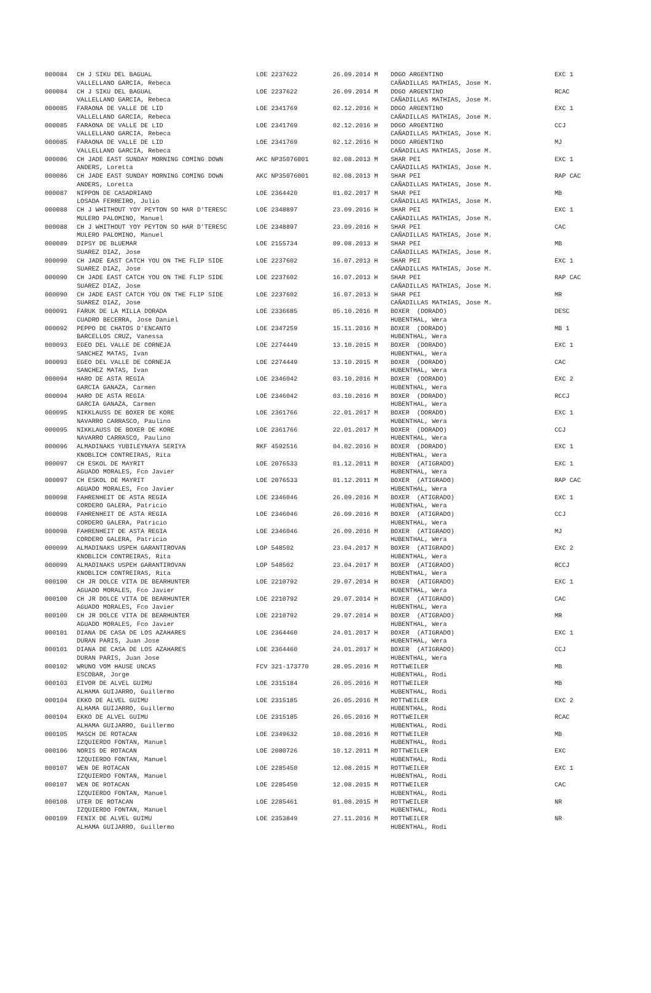| 000084 | CH J SIKU DEL BAGUAL | LOE 2237622 | 26.09.2014 M | DOGO ARGENTINO | EXC 1 |
| | VALLELLANO GARCIA, Rebeca | | | CAÑADILLAS MATHIAS, Jose M. | |
| 000084 | CH J SIKU DEL BAGUAL | LOE 2237622 | 26.09.2014 M | DOGO ARGENTINO | RCAC |
| | VALLELLANO GARCIA, Rebeca | | | CAÑADILLAS MATHIAS, Jose M. | |
| 000085 | FARAONA DE VALLE DE LID | LOE 2341769 | 02.12.2016 H | DOGO ARGENTINO | EXC 1 |
| | VALLELLANO GARCIA, Rebeca | | | CAÑADILLAS MATHIAS, Jose M. | |
| 000085 | FARAONA DE VALLE DE LID | LOE 2341769 | 02.12.2016 H | DOGO ARGENTINO | CCJ |
| | VALLELLANO GARCIA, Rebeca | | | CAÑADILLAS MATHIAS, Jose M. | |
| 000085 | FARAONA DE VALLE DE LID | LOE 2341769 | 02.12.2016 H | DOGO ARGENTINO | MJ |
| | VALLELLANO GARCIA, Rebeca | | | CAÑADILLAS MATHIAS, Jose M. | |
| 000086 | CH JADE EAST SUNDAY MORNING COMING DOWN | AKC NP35076001 | 02.08.2013 M | SHAR PEI | EXC 1 |
| | ANDERS, Loretta | | | CAÑADILLAS MATHIAS, Jose M. | |
| 000086 | CH JADE EAST SUNDAY MORNING COMING DOWN | AKC NP35076001 | 02.08.2013 M | SHAR PEI | RAP CAC |
| | ANDERS, Loretta | | | CAÑADILLAS MATHIAS, Jose M. | |
| 000087 | NIPPON DE CASADRIANO | LOE 2364420 | 01.02.2017 M | SHAR PEI | MB |
| | LOSADA FERREIRO, Julio | | | CAÑADILLAS MATHIAS, Jose M. | |
| 000088 | CH J WHITHOUT YOY PEYTON SO HAR D'TERESC | LOE 2348897 | 23.09.2016 H | SHAR PEI | EXC 1 |
| | MULERO PALOMINO, Manuel | | | CAÑADILLAS MATHIAS, Jose M. | |
| 000088 | CH J WHITHOUT YOY PEYTON SO HAR D'TERESC | LOE 2348897 | 23.09.2016 H | SHAR PEI | CAC |
| | MULERO PALOMINO, Manuel | | | CAÑADILLAS MATHIAS, Jose M. | |
| 000089 | DIPSY DE BLUEMAR | LOE 2155734 | 09.08.2013 H | SHAR PEI | MB |
| | SUAREZ DIAZ, Jose | | | CAÑADILLAS MATHIAS, Jose M. | |
| 000090 | CH JADE EAST CATCH YOU ON THE FLIP SIDE | LOE 2237602 | 16.07.2013 H | SHAR PEI | EXC 1 |
| | SUAREZ DIAZ, Jose | | | CAÑADILLAS MATHIAS, Jose M. | |
| 000090 | CH JADE EAST CATCH YOU ON THE FLIP SIDE | LOE 2237602 | 16.07.2013 H | SHAR PEI | RAP CAC |
| | SUAREZ DIAZ, Jose | | | CAÑADILLAS MATHIAS, Jose M. | |
| 000090 | CH JADE EAST CATCH YOU ON THE FLIP SIDE | LOE 2237602 | 16.07.2013 H | SHAR PEI | MR |
| | SUAREZ DIAZ, Jose | | | CAÑADILLAS MATHIAS, Jose M. | |
| 000091 | FARUK DE LA MILLA DORADA | LOE 2336685 | 05.10.2016 M | BOXER (DORADO) | DESC |
| | CUADRO BECERRA, Jose Daniel | | | HUBENTHAL, Wera | |
| 000092 | PEPPO DE CHATOS D'ENCANTO | LOE 2347259 | 15.11.2016 M | BOXER (DORADO) | MB 1 |
| | BARCELLOS CRUZ, Vanessa | | | HUBENTHAL, Wera | |
| 000093 | EGEO DEL VALLE DE CORNEJA | LOE 2274449 | 13.10.2015 M | BOXER (DORADO) | EXC 1 |
| | SANCHEZ MATAS, Ivan | | | HUBENTHAL, Wera | |
| 000093 | EGEO DEL VALLE DE CORNEJA | LOE 2274449 | 13.10.2015 M | BOXER (DORADO) | CAC |
| | SANCHEZ MATAS, Ivan | | | HUBENTHAL, Wera | |
| 000094 | HARO DE ASTA REGIA | LOE 2346042 | 03.10.2016 M | BOXER (DORADO) | EXC 2 |
| | GARCIA GANAZA, Carmen | | | HUBENTHAL, Wera | |
| 000094 | HARO DE ASTA REGIA | LOE 2346042 | 03.10.2016 M | BOXER (DORADO) | RCCJ |
| | GARCIA GANAZA, Carmen | | | HUBENTHAL, Wera | |
| 000095 | NIKKLAUSS DE BOXER DE KORE | LOE 2361766 | 22.01.2017 M | BOXER (DORADO) | EXC 1 |
| | NAVARRO CARRASCO, Paulino | | | HUBENTHAL, Wera | |
| 000095 | NIKKLAUSS DE BOXER DE KORE | LOE 2361766 | 22.01.2017 M | BOXER (DORADO) | CCJ |
| | NAVARRO CARRASCO, Paulino | | | HUBENTHAL, Wera | |
| 000096 | ALMADINAKS YUBILEYNAYA SERIYA | RKF 4592516 | 04.02.2016 H | BOXER (DORADO) | EXC 1 |
| | KNOBLICH CONTREIRAS, Rita | | | HUBENTHAL, Wera | |
| 000097 | CH ESKOL DE MAYRIT | LOE 2076533 | 01.12.2011 M | BOXER (ATIGRADO) | EXC 1 |
| | AGUADO MORALES, Fco Javier | | | HUBENTHAL, Wera | |
| 000097 | CH ESKOL DE MAYRIT | LOE 2076533 | 01.12.2011 M | BOXER (ATIGRADO) | RAP CAC |
| | AGUADO MORALES, Fco Javier | | | HUBENTHAL, Wera | |
| 000098 | FAHRENHEIT DE ASTA REGIA | LOE 2346046 | 26.09.2016 M | BOXER (ATIGRADO) | EXC 1 |
| | CORDERO GALERA, Patricio | | | HUBENTHAL, Wera | |
| 000098 | FAHRENHEIT DE ASTA REGIA | LOE 2346046 | 26.09.2016 M | BOXER (ATIGRADO) | CCJ |
| | CORDERO GALERA, Patricio | | | HUBENTHAL, Wera | |
| 000098 | FAHRENHEIT DE ASTA REGIA | LOE 2346046 | 26.09.2016 M | BOXER (ATIGRADO) | MJ |
| | CORDERO GALERA, Patricio | | | HUBENTHAL, Wera | |
| 000099 | ALMADINAKS USPEH GARANTIROVAN | LOP 548502 | 23.04.2017 M | BOXER (ATIGRADO) | EXC 2 |
| | KNOBLICH CONTREIRAS, Rita | | | HUBENTHAL, Wera | |
| 000099 | ALMADINAKS USPEH GARANTIROVAN | LOP 548502 | 23.04.2017 M | BOXER (ATIGRADO) | RCCJ |
| | KNOBLICH CONTREIRAS, Rita | | | HUBENTHAL, Wera | |
| 000100 | CH JR DOLCE VITA DE BEARHUNTER | LOE 2210792 | 29.07.2014 H | BOXER (ATIGRADO) | EXC 1 |
| | AGUADO MORALES, Fco Javier | | | HUBENTHAL, Wera | |
| 000100 | CH JR DOLCE VITA DE BEARHUNTER | LOE 2210792 | 29.07.2014 H | BOXER (ATIGRADO) | CAC |
| | AGUADO MORALES, Fco Javier | | | HUBENTHAL, Wera | |
| 000100 | CH JR DOLCE VITA DE BEARHUNTER | LOE 2210792 | 29.07.2014 H | BOXER (ATIGRADO) | MR |
| | AGUADO MORALES, Fco Javier | | | HUBENTHAL, Wera | |
| 000101 | DIANA DE CASA DE LOS AZAHARES | LOE 2364460 | 24.01.2017 H | BOXER (ATIGRADO) | EXC 1 |
| | DURAN PARIS, Juan Jose | | | HUBENTHAL, Wera | |
| 000101 | DIANA DE CASA DE LOS AZAHARES | LOE 2364460 | 24.01.2017 H | BOXER (ATIGRADO) | CCJ |
| | DURAN PARIS, Juan Jose | | | HUBENTHAL, Wera | |
| 000102 | WRUNO VOM HAUSE UNCAS | FCV 321-173770 | 28.05.2016 M | ROTTWEILER | MB |
| | ESCOBAR, Jorge | | | HUBENTHAL, Rodi | |
| 000103 | EIVOR DE ALVEL GUIMU | LOE 2315184 | 26.05.2016 M | ROTTWEILER | MB |
| | ALHAMA GUIJARRO, Guillermo | | | HUBENTHAL, Rodi | |
| 000104 | EKKO DE ALVEL GUIMU | LOE 2315185 | 26.05.2016 M | ROTTWEILER | EXC 2 |
| | ALHAMA GUIJARRO, Guillermo | | | HUBENTHAL, Rodi | |
| 000104 | EKKO DE ALVEL GUIMU | LOE 2315185 | 26.05.2016 M | ROTTWEILER | RCAC |
| | ALHAMA GUIJARRO, Guillermo | | | HUBENTHAL, Rodi | |
| 000105 | MASCH DE ROTACAN | LOE 2349632 | 10.08.2016 M | ROTTWEILER | MB |
| | IZQUIERDO FONTAN, Manuel | | | HUBENTHAL, Rodi | |
| 000106 | NORIS DE ROTACAN | LOE 2080726 | 10.12.2011 M | ROTTWEILER | EXC |
| | IZQUIERDO FONTAN, Manuel | | | HUBENTHAL, Rodi | |
| 000107 | WEN DE ROTACAN | LOE 2285450 | 12.08.2015 M | ROTTWEILER | EXC 1 |
| | IZQUIERDO FONTAN, Manuel | | | HUBENTHAL, Rodi | |
| 000107 | WEN DE ROTACAN | LOE 2285450 | 12.08.2015 M | ROTTWEILER | CAC |
| | IZQUIERDO FONTAN, Manuel | | | HUBENTHAL, Rodi | |
| 000108 | UTER DE ROTACAN | LOE 2285461 | 01.08.2015 M | ROTTWEILER | NR |
| | IZQUIERDO FONTAN, Manuel | | | HUBENTHAL, Rodi | |
| 000109 | FENIX DE ALVEL GUIMU | LOE 2353849 | 27.11.2016 M | ROTTWEILER | NR |
| | ALHAMA GUIJARRO, Guillermo | | | HUBENTHAL, Rodi | |